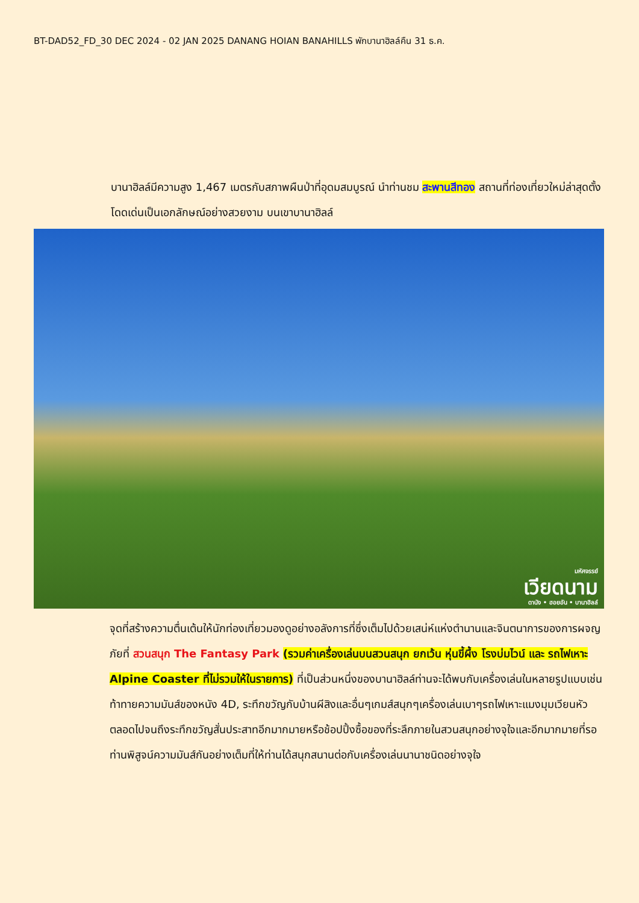BT-DAD52_FD_30 DEC 2024 - 02 JAN 2025 DANANG HOIAN BANAHILLS พักบานาฮิลล์คืน 31 ธ.ค.
บานาฮิลล์มีความสูง 1,467 เมตรกับสภาพผืนป่าที่อุดมสมบูรณ์ นำท่านชม สะพานสีทอง สถานที่ท่องเที่ยวใหม่ล่าสุดตั้งโดดเด่นเป็นเอกลักษณ์อย่างสวยงาม บนเขาบานาฮิลล์
มหัศจรรย์
เวียดนาม
ดานัง • ฮอยอัน • บานาฮิลล์
จุดที่สร้างความตื่นเต้นให้นักท่องเที่ยวมองดูอย่างอลังการที่ซึ่งเต็มไปด้วยเสน่ห์แห่งตำนานและจินตนาการของการผจญภัยที่ สวนสนุก The Fantasy Park (รวมค่าเครื่องเล่นบนสวนสนุก ยกเว้น หุ่นขี้ผึ้ง โรงบ่มไวน์ และ รถไฟเหาะ Alpine Coaster ที่ไม่รวมให้ในรายการ) ที่เป็นส่วนหนึ่งของบานาฮิลล์ท่านจะได้พบกับเครื่องเล่นในหลายรูปแบบเช่นท้าทายความมันส์ของหนัง 4D, ระทึกขวัญกับบ้านผีสิงและอื่นๆเกมส์สนุกๆเครื่องเล่นเบาๆรถไฟเหาะแมงมุมเวียนหัวตลอดไปจนถึงระทึกขวัญสั่นประสาทอีกมากมายหรือช้อปปิ้งซื้อของที่ระลึกภายในสวนสนุกอย่างจุใจและอีกมากมายที่รอท่านพิสูจน์ความมันส์กันอย่างเต็มที่ให้ท่านได้สนุกสนานต่อกับเครื่องเล่นนานาชนิดอย่างจุใจ